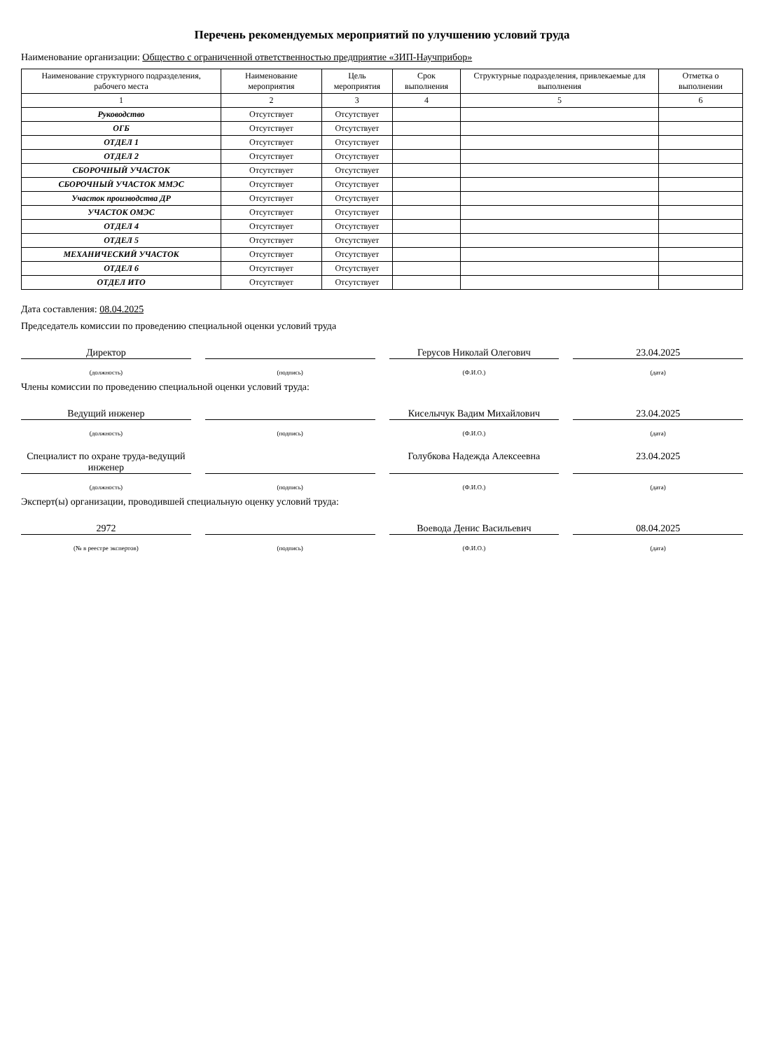Перечень рекомендуемых мероприятий по улучшению условий труда
Наименование организации: Общество с ограниченной ответственностью предприятие «ЗИП-Научприбор»
| Наименование структурного подразделения, рабочего места | Наименование мероприятия | Цель мероприятия | Срок выполнения | Структурные подразделения, привлекаемые для выполнения | Отметка о выполнении |
| --- | --- | --- | --- | --- | --- |
| 1 | 2 | 3 | 4 | 5 | 6 |
| Руководство | Отсутствует | Отсутствует | | | |
| ОГБ | Отсутствует | Отсутствует | | | |
| ОТДЕЛ 1 | Отсутствует | Отсутствует | | | |
| ОТДЕЛ 2 | Отсутствует | Отсутствует | | | |
| СБОРОЧНЫЙ УЧАСТОК | Отсутствует | Отсутствует | | | |
| СБОРОЧНЫЙ УЧАСТОК ММЭС | Отсутствует | Отсутствует | | | |
| Участок производства ДР | Отсутствует | Отсутствует | | | |
| УЧАСТОК ОМЭС | Отсутствует | Отсутствует | | | |
| ОТДЕЛ 4 | Отсутствует | Отсутствует | | | |
| ОТДЕЛ 5 | Отсутствует | Отсутствует | | | |
| МЕХАНИЧЕСКИЙ УЧАСТОК | Отсутствует | Отсутствует | | | |
| ОТДЕЛ 6 | Отсутствует | Отсутствует | | | |
| ОТДЕЛ ИТО | Отсутствует | Отсутствует | | | |
Дата составления: 08.04.2025
Председатель комиссии по проведению специальной оценки условий труда
Директор Герусов Николай Олегович 23.04.2025
(должность) (подпись) (Ф.И.О.) (дата)
Члены комиссии по проведению специальной оценки условий труда:
Ведущий инженер Киселычук Вадим Михайлович 23.04.2025
(должность) (подпись) (Ф.И.О.) (дата)
Специалист по охране труда-ведущий инженер
Голубкова Надежда Алексеевна 23.04.2025
(должность) (подпись) (Ф.И.О.) (дата)
Эксперт(ы) организации, проводившей специальную оценку условий труда:
2972 Воевода Денис Васильевич 08.04.2025
(№ в реестре экспертов) (подпись) (Ф.И.О.) (дата)